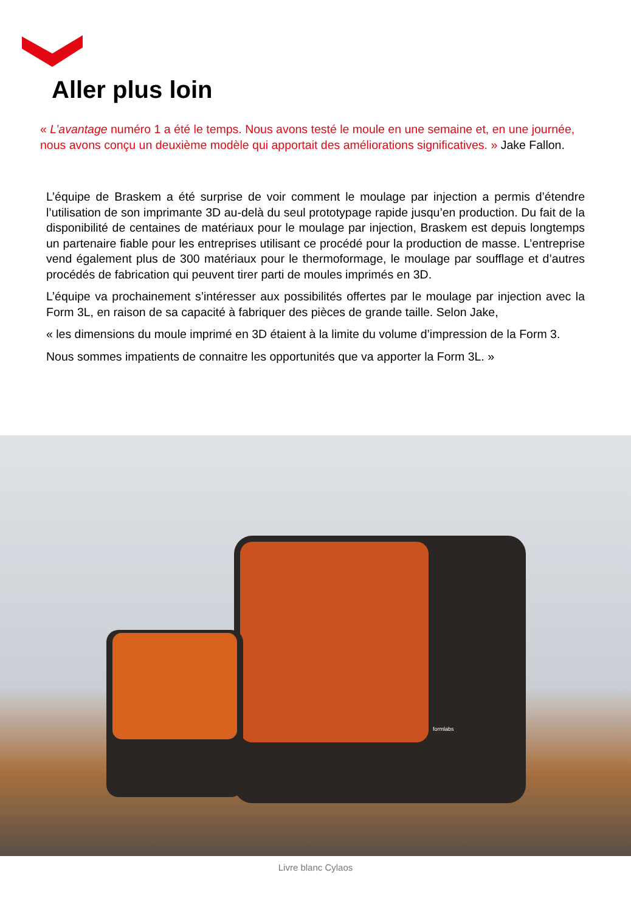Aller plus loin
« L’avantage numéro 1 a été le temps. Nous avons testé le moule en une semaine et, en une journée, nous avons conçu un deuxième modèle qui apportait des améliorations significatives. » Jake Fallon.
L’équipe de Braskem a été surprise de voir comment le moulage par injection a permis d’étendre l’utilisation de son imprimante 3D au-delà du seul prototypage rapide jusqu’en production. Du fait de la disponibilité de centaines de matériaux pour le moulage par injection, Braskem est depuis longtemps un partenaire fiable pour les entreprises utilisant ce procédé pour la production de masse. L’entreprise vend également plus de 300 matériaux pour le thermoformage, le moulage par soufflage et d’autres procédés de fabrication qui peuvent tirer parti de moules imprimés en 3D.
L’équipe va prochainement s’intéresser aux possibilités offertes par le moulage par injection avec la Form 3L, en raison de sa capacité à fabriquer des pièces de grande taille. Selon Jake,
« les dimensions du moule imprimé en 3D étaient à la limite du volume d’impression de la Form 3.
Nous sommes impatients de connaitre les opportunités que va apporter la Form 3L. »
formlabs
Livre blanc Cylaos